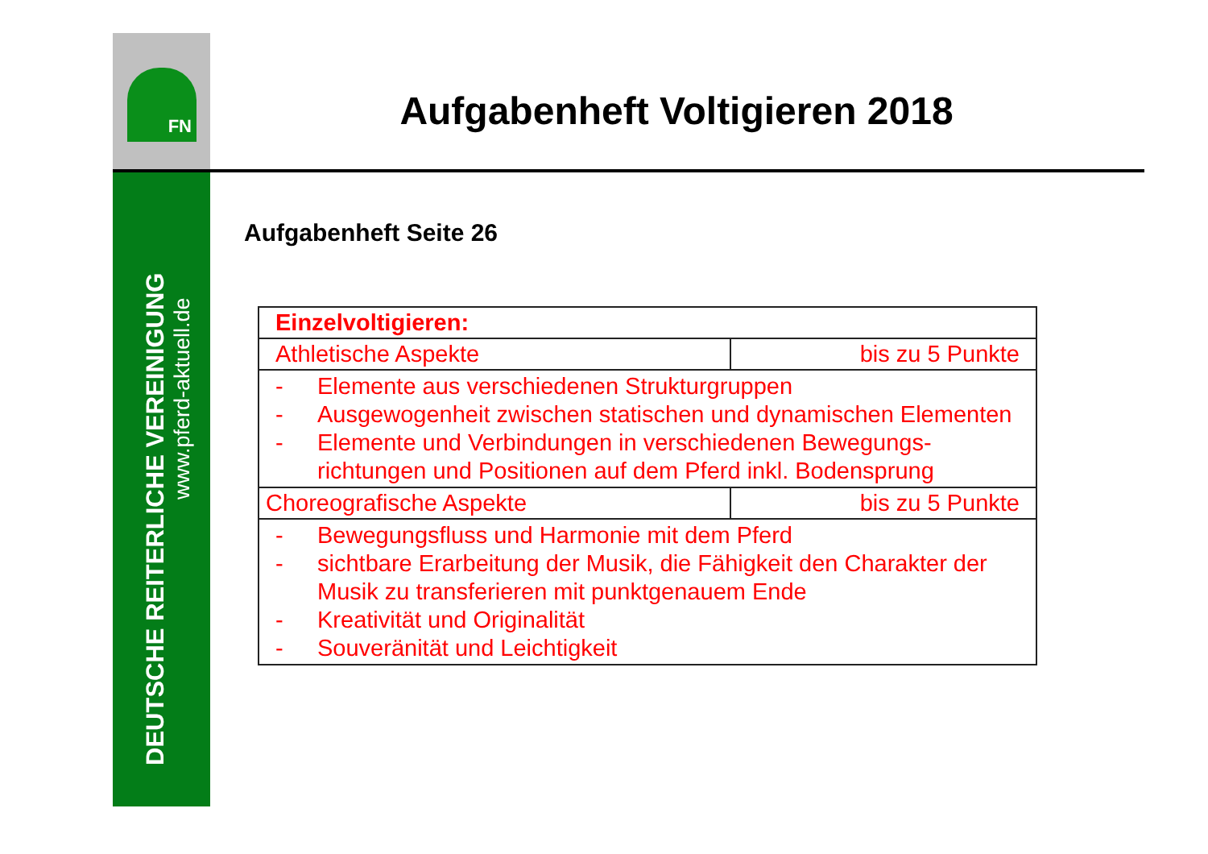FN
DEUTSCHE REITERLICHE VEREINIGUNG
www.pferd-aktuell.de
Aufgabenheft Voltigieren 2018
Aufgabenheft Seite 26
| Einzelvoltigieren: | |
| Athletische Aspekte | bis zu 5 Punkte |
| - Elemente aus verschiedenen Strukturgruppen - Ausgewogenheit zwischen statischen und dynamischen Elementen - Elemente und Verbindungen in verschiedenen Bewegungs-richtungen und Positionen auf dem Pferd inkl. Bodensprung | |
| Choreografische Aspekte | bis zu 5 Punkte |
| - Bewegungsfluss und Harmonie mit dem Pferd - sichtbare Erarbeitung der Musik, die Fähigkeit den Charakter der Musik zu transferieren mit punktgenauem Ende - Kreativität und Originalität - Souveränität und Leichtigkeit | |